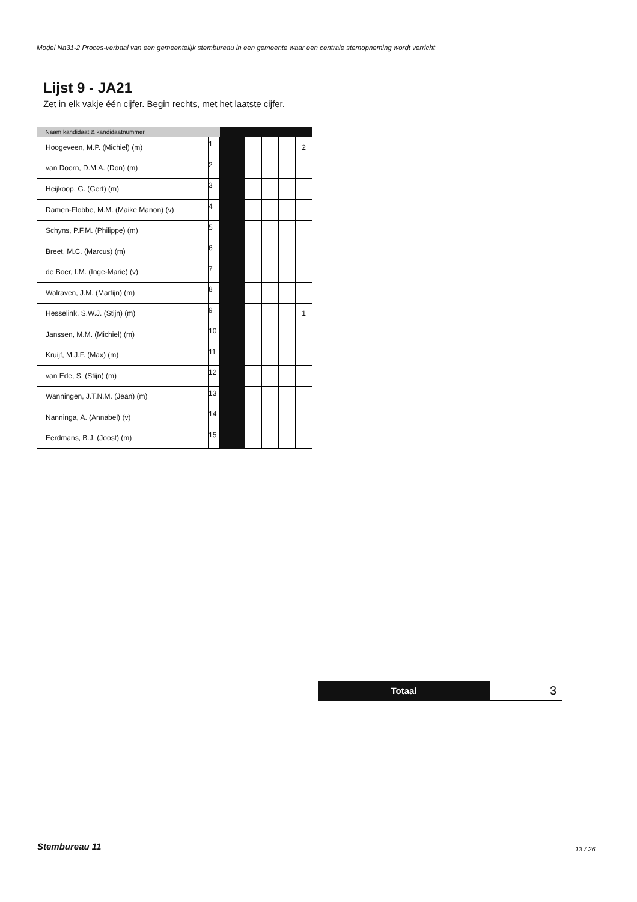Model Na31-2 Proces-verbaal van een gemeentelijk stembureau in een gemeente waar een centrale stemopneming wordt verricht
Lijst 9 - JA21
Zet in elk vakje één cijfer. Begin rechts, met het laatste cijfer.
| Naam kandidaat & kandidaatnummer | | | | | | |
| --- | --- | --- | --- | --- | --- | --- |
| Hoogeveen, M.P. (Michiel) (m) | 1 | | | | | 2 |
| van Doorn, D.M.A. (Don) (m) | 2 | | | | | |
| Heijkoop, G. (Gert) (m) | 3 | | | | | |
| Damen-Flobbe, M.M. (Maike Manon) (v) | 4 | | | | | |
| Schyns, P.F.M. (Philippe) (m) | 5 | | | | | |
| Breet, M.C. (Marcus) (m) | 6 | | | | | |
| de Boer, I.M. (Inge-Marie) (v) | 7 | | | | | |
| Walraven, J.M. (Martijn) (m) | 8 | | | | | |
| Hesselink, S.W.J. (Stijn) (m) | 9 | | | | | 1 |
| Janssen, M.M. (Michiel) (m) | 10 | | | | | |
| Kruijf, M.J.F. (Max) (m) | 11 | | | | | |
| van Ede, S. (Stijn) (m) | 12 | | | | | |
| Wanningen, J.T.N.M. (Jean) (m) | 13 | | | | | |
| Nanninga, A. (Annabel) (v) | 14 | | | | | |
| Eerdmans, B.J. (Joost) (m) | 15 | | | | | |
| Totaal | | | | 3 |
Stembureau 11 13 / 26